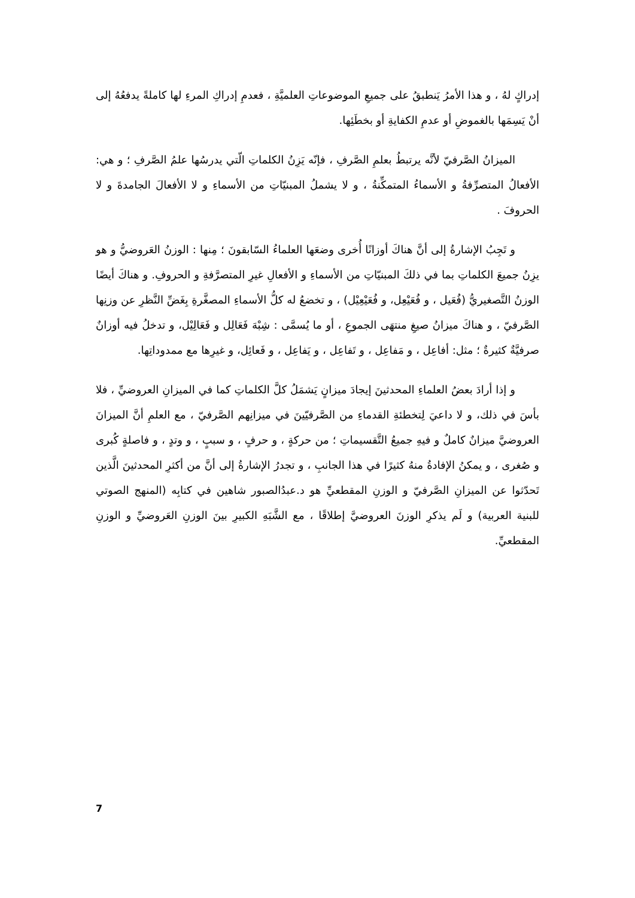إدراكٍ لهُ ، و هذا الأمرُ يَنطبقُ على جميعِ الموضوعاتِ العلميَّةِ ، فعدمِ إدراكِ المرءِ لها كاملةً يدفعُهُ إلى أنْ يَسِمَها بالغموضِ أو عدمِ الكفايةِ أو بخطَئِها.
الميزانُ الصَّرفيّ لأنَّه يرتبطُ بعلمِ الصَّرفِ ، فإنّه يَزِنُ الكلماتِ الّتي يدرسُها علمُ الصَّرفِ ؛ و هي: الأفعالُ المتصرِّفةُ و الأسماءُ المتمكِّنةُ ، و لا يشملُ المبنيّاتِ من الأسماءِ و لا الأفعالَ الجامدةَ و لا الحروفَ .
و تَجِبُ الإشارةُ إلى أنَّ هناكَ أوزانًا أُخرى وضعَها العلماءُ السّابقونَ ؛ مِنها : الوزنُ العَروضيُّ و هو يزِنُ جميعَ الكلماتِ بما في ذلكَ المبنيّاتِ من الأسماءِ و الأفعالِ غيرِ المتصرَّفةِ و الحروفِ. و هناكَ أيضًا الوزنُ التَّصغيريُّ (فُعَيل ، و فُعَيْعِل، و فُعَيْعِيْل) ، و تخضعُ له كلُّ الأسماءِ المصغَّرةِ بِغَضِّ النَّظرِ عن وزنِها الصَّرفيّ ، و هناكَ ميزانُ صيغِ منتهَى الجموعِ ، أو ما يُسمَّى : شِبْهَ فَعَالِل و فَعَالِيْل، و تدخلُ فيه أوزانٌ صرفيَّةٌ كثيرةٌ ؛ مثل: أفاعِل ، و مَفاعِل ، و تَفاعِل ، و يَفاعِل ، و فَعائِل، و غيرِها مع ممدوداتِها.
و إذا أرادَ بعضُ العلماءِ المحدثينَ إيجادَ ميزانٍ يَشمَلُ كلَّ الكلماتِ كما في الميزانِ العروضيِّ ، فلا بأسَ في ذلك، و لا داعيَ لِتخطئةِ القدماءِ من الصَّرفيّينَ في ميزانِهم الصَّرفيّ ، مع العلمِ أنَّ الميزانَ العروضيَّ ميزانٌ كاملٌ و فيهِ جميعُ التَّقسيماتِ ؛ من حركةٍ ، و حرفٍ ، و سببٍ ، و وتدٍ ، و فاصلةٍ كُبرى و صُغرى ، و يمكنُ الإفادةُ منهُ كثيرًا في هذا الجانبِ ، و تجدرُ الإشارةُ إلى أنَّ من أكثرِ المحدثينَ الَّذين تَحدّثوا عن الميزانِ الصَّرفيّ و الوزنِ المقطعيِّ هو د.عبدُالصبور شاهين في كتابِه (المنهج الصوتي للبنية العربية) و لَم يذكرِ الوزنَ العروضيَّ إطلاقًا ، مع الشَّبَهِ الكبيرِ بينَ الوزنِ العَروضيِّ و الوزنِ المقطعيِّ.
7